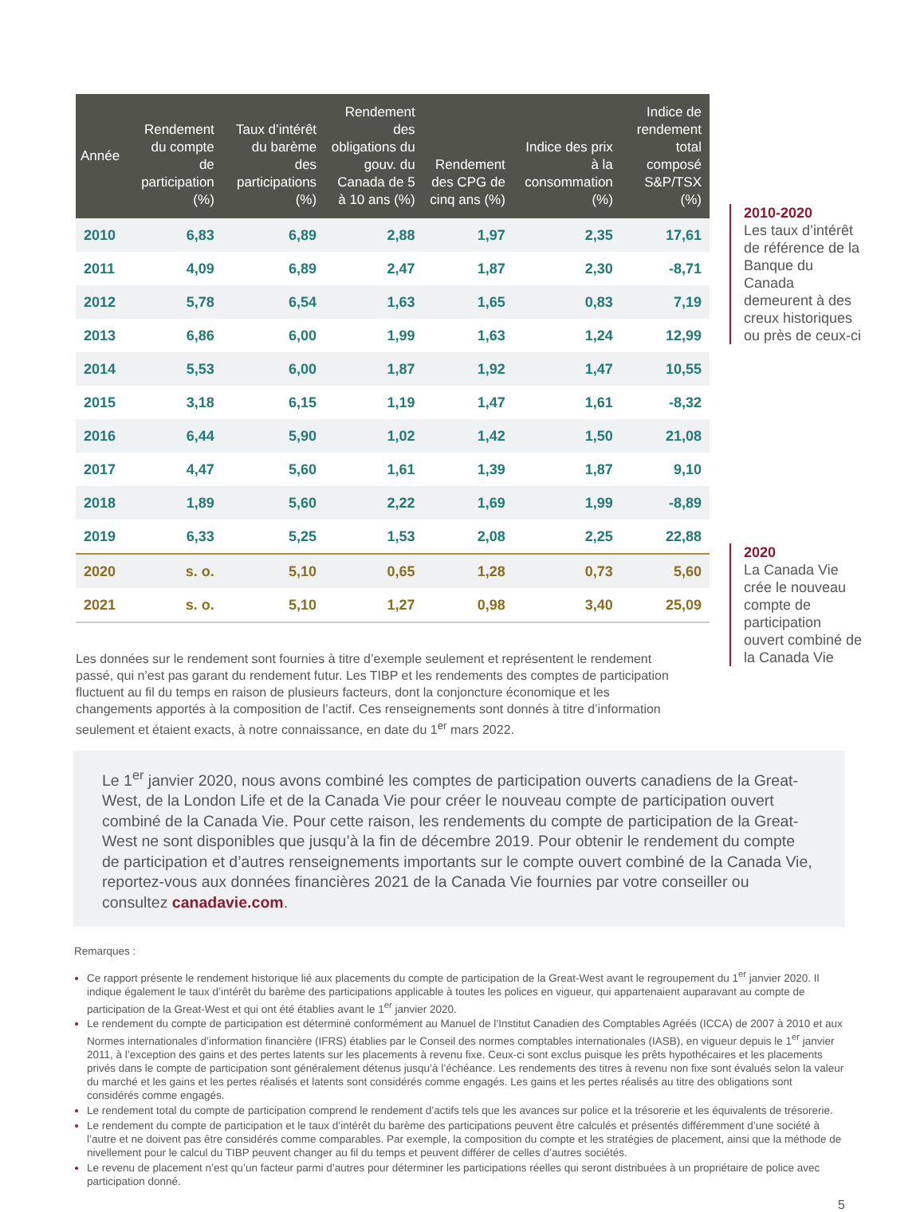| Année | Rendement du compte de participation (%) | Taux d’intérêt du barème des participations (%) | Rendement des obligations du gouv. du Canada de 5 à 10 ans (%) | Rendement des CPG de cinq ans (%) | Indice des prix à la consommation (%) | Indice de rendement total composé S&P/TSX (%) |
| --- | --- | --- | --- | --- | --- | --- |
| 2010 | 6,83 | 6,89 | 2,88 | 1,97 | 2,35 | 17,61 |
| 2011 | 4,09 | 6,89 | 2,47 | 1,87 | 2,30 | -8,71 |
| 2012 | 5,78 | 6,54 | 1,63 | 1,65 | 0,83 | 7,19 |
| 2013 | 6,86 | 6,00 | 1,99 | 1,63 | 1,24 | 12,99 |
| 2014 | 5,53 | 6,00 | 1,87 | 1,92 | 1,47 | 10,55 |
| 2015 | 3,18 | 6,15 | 1,19 | 1,47 | 1,61 | -8,32 |
| 2016 | 6,44 | 5,90 | 1,02 | 1,42 | 1,50 | 21,08 |
| 2017 | 4,47 | 5,60 | 1,61 | 1,39 | 1,87 | 9,10 |
| 2018 | 1,89 | 5,60 | 2,22 | 1,69 | 1,99 | -8,89 |
| 2019 | 6,33 | 5,25 | 1,53 | 2,08 | 2,25 | 22,88 |
| 2020 | s. o. | 5,10 | 0,65 | 1,28 | 0,73 | 5,60 |
| 2021 | s. o. | 5,10 | 1,27 | 0,98 | 3,40 | 25,09 |
2010-2020
Les taux d’intérêt de référence de la Banque du Canada demeurent à des creux historiques ou près de ceux-ci
2020
La Canada Vie crée le nouveau compte de participation ouvert combiné de la Canada Vie
Les données sur le rendement sont fournies à titre d’exemple seulement et représentent le rendement passé, qui n’est pas garant du rendement futur. Les TIBP et les rendements des comptes de participation fluctuent au fil du temps en raison de plusieurs facteurs, dont la conjoncture économique et les changements apportés à la composition de l’actif. Ces renseignements sont donnés à titre d’information seulement et étaient exacts, à notre connaissance, en date du 1<sup>er</sup> mars 2022.
Le 1<sup>er</sup> janvier 2020, nous avons combiné les comptes de participation ouverts canadiens de la Great-West, de la London Life et de la Canada Vie pour créer le nouveau compte de participation ouvert combiné de la Canada Vie. Pour cette raison, les rendements du compte de participation de la Great-West ne sont disponibles que jusqu’à la fin de décembre 2019. Pour obtenir le rendement du compte de participation et d’autres renseignements importants sur le compte ouvert combiné de la Canada Vie, reportez-vous aux données financières 2021 de la Canada Vie fournies par votre conseiller ou consultez canadavie.com.
Remarques :
Ce rapport présente le rendement historique lié aux placements du compte de participation de la Great-West avant le regroupement du 1<sup>er</sup> janvier 2020. Il indique également le taux d’intérêt du barème des participations applicable à toutes les polices en vigueur, qui appartenaient auparavant au compte de participation de la Great-West et qui ont été établies avant le 1<sup>er</sup> janvier 2020.
Le rendement du compte de participation est déterminé conformément au Manuel de l’Institut Canadien des Comptables Agréés (ICCA) de 2007 à 2010 et aux Normes internationales d’information financière (IFRS) établies par le Conseil des normes comptables internationales (IASB), en vigueur depuis le 1<sup>er</sup> janvier 2011, à l’exception des gains et des pertes latents sur les placements à revenu fixe. Ceux-ci sont exclus puisque les prêts hypothécaires et les placements privés dans le compte de participation sont généralement détenus jusqu’à l’échéance. Les rendements des titres à revenu non fixe sont évalués selon la valeur du marché et les gains et les pertes réalisés et latents sont considérés comme engagés. Les gains et les pertes réalisés au titre des obligations sont considérés comme engagés.
Le rendement total du compte de participation comprend le rendement d’actifs tels que les avances sur police et la trésorerie et les équivalents de trésorerie.
Le rendement du compte de participation et le taux d’intérêt du barème des participations peuvent être calculés et présentés différemment d’une société à l’autre et ne doivent pas être considérés comme comparables. Par exemple, la composition du compte et les stratégies de placement, ainsi que la méthode de nivellement pour le calcul du TIBP peuvent changer au fil du temps et peuvent différer de celles d’autres sociétés.
Le revenu de placement n’est qu’un facteur parmi d’autres pour déterminer les participations réelles qui seront distribuées à un propriétaire de police avec participation donné.
5